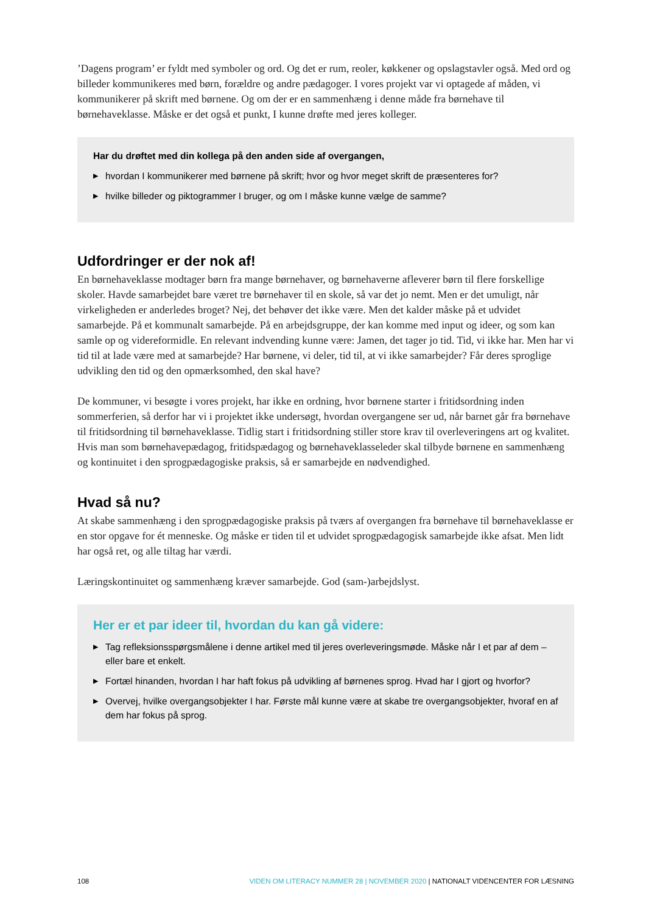’Dagens program’ er fyldt med symboler og ord. Og det er rum, reoler, køkkener og opslagstavler også. Med ord og billeder kommunikeres med børn, forældre og andre pædagoger. I vores projekt var vi optagede af måden, vi kommunikerer på skrift med børnene. Og om der er en sammenhæng i denne måde fra børnehave til børnehaveklasse. Måske er det også et punkt, I kunne drøfte med jeres kolleger.
Har du drøftet med din kollega på den anden side af overgangen,
▶ hvordan I kommunikerer med børnene på skrift; hvor og hvor meget skrift de præsenteres for?
▶ hvilke billeder og piktogrammer I bruger, og om I måske kunne vælge de samme?
Udfordringer er der nok af!
En børnehaveklasse modtager børn fra mange børnehaver, og børnehaverne afleverer børn til flere forskellige skoler. Havde samarbejdet bare været tre børnehaver til en skole, så var det jo nemt. Men er det umuligt, når virkeligheden er anderledes broget? Nej, det behøver det ikke være. Men det kalder måske på et udvidet samarbejde. På et kommunalt samarbejde. På en arbejdsgruppe, der kan komme med input og ideer, og som kan samle op og videreformidle. En relevant indvending kunne være: Jamen, det tager jo tid. Tid, vi ikke har. Men har vi tid til at lade være med at samarbejde? Har børnene, vi deler, tid til, at vi ikke samarbejder? Får deres sproglige udvikling den tid og den opmærksomhed, den skal have?
De kommuner, vi besøgte i vores projekt, har ikke en ordning, hvor børnene starter i fritidsordning inden sommerferien, så derfor har vi i projektet ikke undersøgt, hvordan overgangene ser ud, når barnet går fra børnehave til fritidsordning til børnehaveklasse. Tidlig start i fritidsordning stiller store krav til overleveringens art og kvalitet. Hvis man som børnehavepædagog, fritidspædagog og børnehaveklasseleder skal tilbyde børnene en sammenhæng og kontinuitet i den sprogpædagogiske praksis, så er samarbejde en nødvendighed.
Hvad så nu?
At skabe sammenhæng i den sprogpædagogiske praksis på tværs af overgangen fra børnehave til børnehaveklasse er en stor opgave for ét menneske. Og måske er tiden til et udvidet sprogpædagogisk samarbejde ikke afsat. Men lidt har også ret, og alle tiltag har værdi.
Læringskontinuitet og sammenhæng kræver samarbejde. God (sam-)arbejdslyst.
Her er et par ideer til, hvordan du kan gå videre:
▶ Tag refleksionsspørgsmålene i denne artikel med til jeres overleveringsmøde. Måske når I et par af dem – eller bare et enkelt.
▶ Fortæl hinanden, hvordan I har haft fokus på udvikling af børnenes sprog. Hvad har I gjort og hvorfor?
▶ Overvej, hvilke overgangsobjekter I har. Første mål kunne være at skabe tre overgangsobjekter, hvoraf en af dem har fokus på sprog.
108 VIDEN OM LITERACY NUMMER 28 | NOVEMBER 2020 | NATIONALT VIDENCENTER FOR LÆSNING